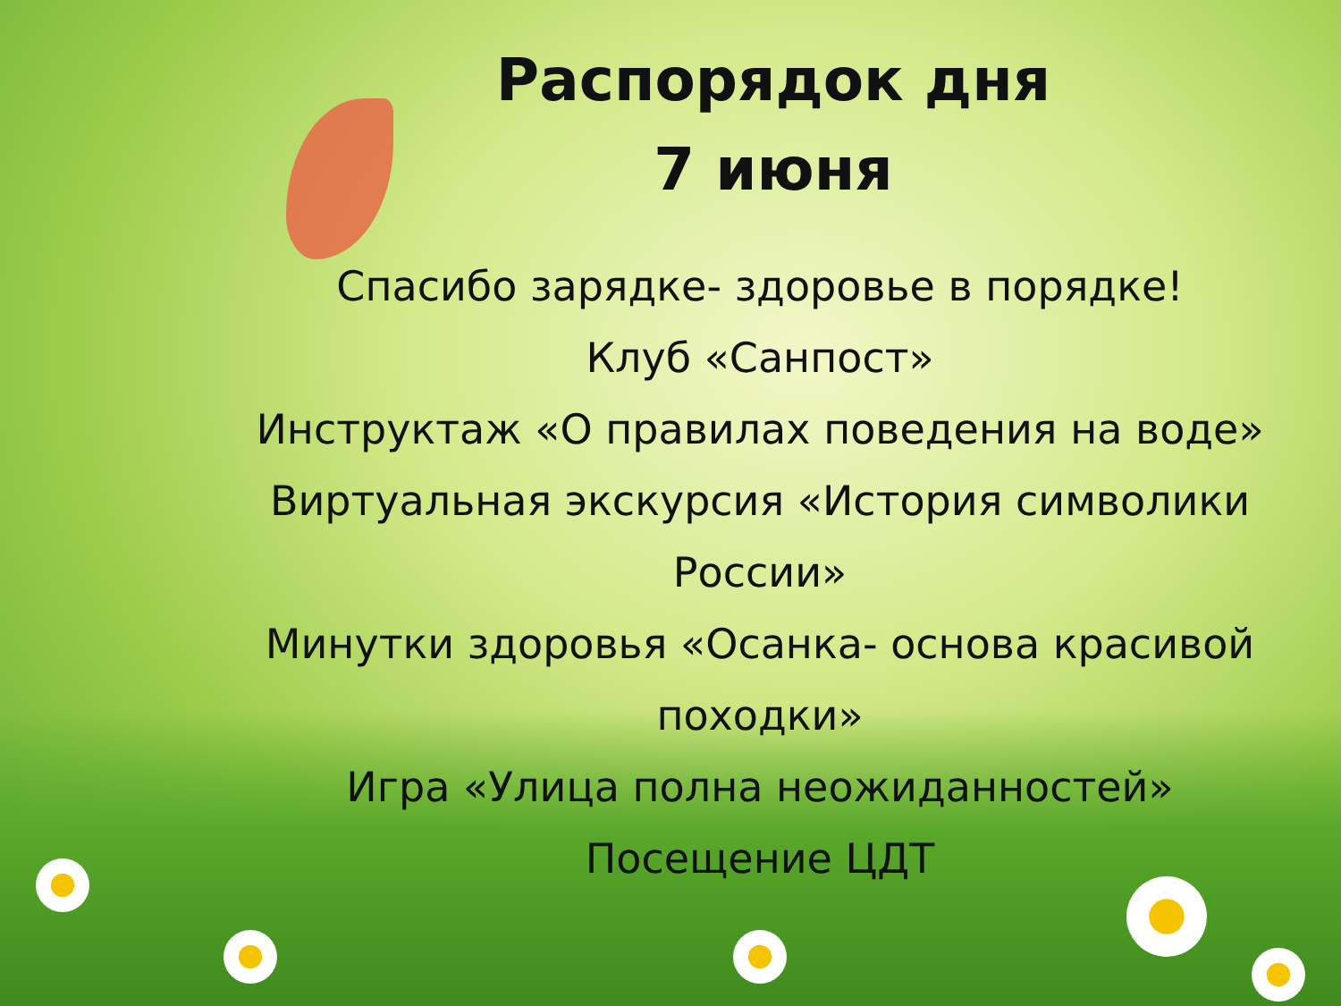Распорядок дня
7 июня
Спасибо зарядке- здоровье в порядке!
Клуб «Санпост»
Инструктаж «О правилах поведения на воде»
Виртуальная экскурсия «История символики России»
Минутки здоровья «Осанка- основа красивой походки»
Игра «Улица полна неожиданностей»
Посещение ЦДТ